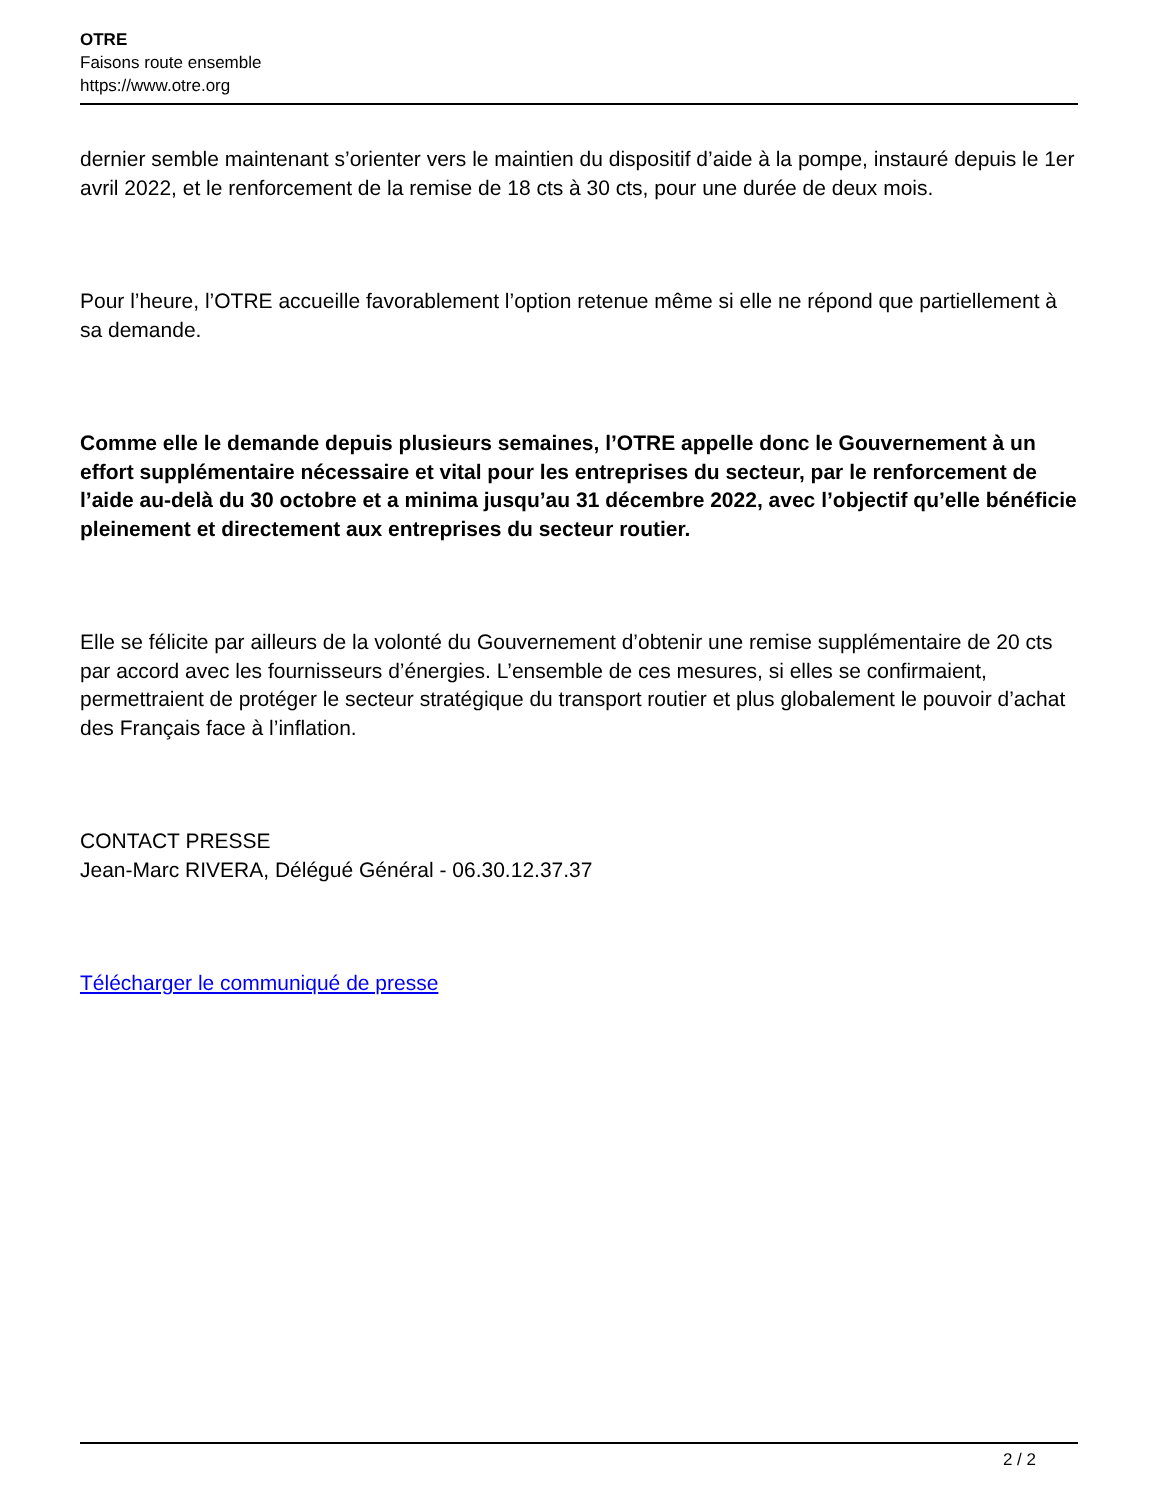OTRE
Faisons route ensemble
https://www.otre.org
dernier semble maintenant s’orienter vers le maintien du dispositif d’aide à la pompe, instauré depuis le 1er avril 2022, et le renforcement de la remise de 18 cts à 30 cts, pour une durée de deux mois.
Pour l’heure, l’OTRE accueille favorablement l’option retenue même si elle ne répond que partiellement à sa demande.
Comme elle le demande depuis plusieurs semaines, l’OTRE appelle donc le Gouvernement à un effort supplémentaire nécessaire et vital pour les entreprises du secteur, par le renforcement de l’aide au-delà du 30 octobre et a minima jusqu’au 31 décembre 2022, avec l’objectif qu’elle bénéficie pleinement et directement aux entreprises du secteur routier.
Elle se félicite par ailleurs de la volonté du Gouvernement d’obtenir une remise supplémentaire de 20 cts par accord avec les fournisseurs d’énergies. L’ensemble de ces mesures, si elles se confirmaient, permettraient de protéger le secteur stratégique du transport routier et plus globalement le pouvoir d’achat des Français face à l’inflation.
CONTACT PRESSE
Jean-Marc RIVERA, Délégué Général - 06.30.12.37.37
Télécharger le communiqué de presse
2 / 2